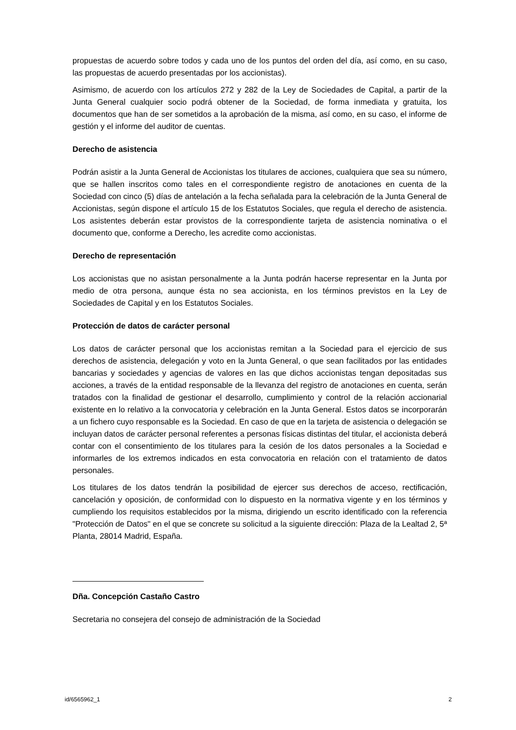propuestas de acuerdo sobre todos y cada uno de los puntos del orden del día, así como, en su caso, las propuestas de acuerdo presentadas por los accionistas).
Asimismo, de acuerdo con los artículos 272 y 282 de la Ley de Sociedades de Capital, a partir de la Junta General cualquier socio podrá obtener de la Sociedad, de forma inmediata y gratuita, los documentos que han de ser sometidos a la aprobación de la misma, así como, en su caso, el informe de gestión y el informe del auditor de cuentas.
Derecho de asistencia
Podrán asistir a la Junta General de Accionistas los titulares de acciones, cualquiera que sea su número, que se hallen inscritos como tales en el correspondiente registro de anotaciones en cuenta de la Sociedad con cinco (5) días de antelación a la fecha señalada para la celebración de la Junta General de Accionistas, según dispone el artículo 15 de los Estatutos Sociales, que regula el derecho de asistencia. Los asistentes deberán estar provistos de la correspondiente tarjeta de asistencia nominativa o el documento que, conforme a Derecho, les acredite como accionistas.
Derecho de representación
Los accionistas que no asistan personalmente a la Junta podrán hacerse representar en la Junta por medio de otra persona, aunque ésta no sea accionista, en los términos previstos en la Ley de Sociedades de Capital y en los Estatutos Sociales.
Protección de datos de carácter personal
Los datos de carácter personal que los accionistas remitan a la Sociedad para el ejercicio de sus derechos de asistencia, delegación y voto en la Junta General, o que sean facilitados por las entidades bancarias y sociedades y agencias de valores en las que dichos accionistas tengan depositadas sus acciones, a través de la entidad responsable de la llevanza del registro de anotaciones en cuenta, serán tratados con la finalidad de gestionar el desarrollo, cumplimiento y control de la relación accionarial existente en lo relativo a la convocatoria y celebración en la Junta General. Estos datos se incorporarán a un fichero cuyo responsable es la Sociedad. En caso de que en la tarjeta de asistencia o delegación se incluyan datos de carácter personal referentes a personas físicas distintas del titular, el accionista deberá contar con el consentimiento de los titulares para la cesión de los datos personales a la Sociedad e informarles de los extremos indicados en esta convocatoria en relación con el tratamiento de datos personales.
Los titulares de los datos tendrán la posibilidad de ejercer sus derechos de acceso, rectificación, cancelación y oposición, de conformidad con lo dispuesto en la normativa vigente y en los términos y cumpliendo los requisitos establecidos por la misma, dirigiendo un escrito identificado con la referencia "Protección de Datos" en el que se concrete su solicitud a la siguiente dirección: Plaza de la Lealtad 2, 5ª Planta, 28014 Madrid, España.
Dña. Concepción Castaño Castro
Secretaria no consejera del consejo de administración de la Sociedad
id/6565962_1 2